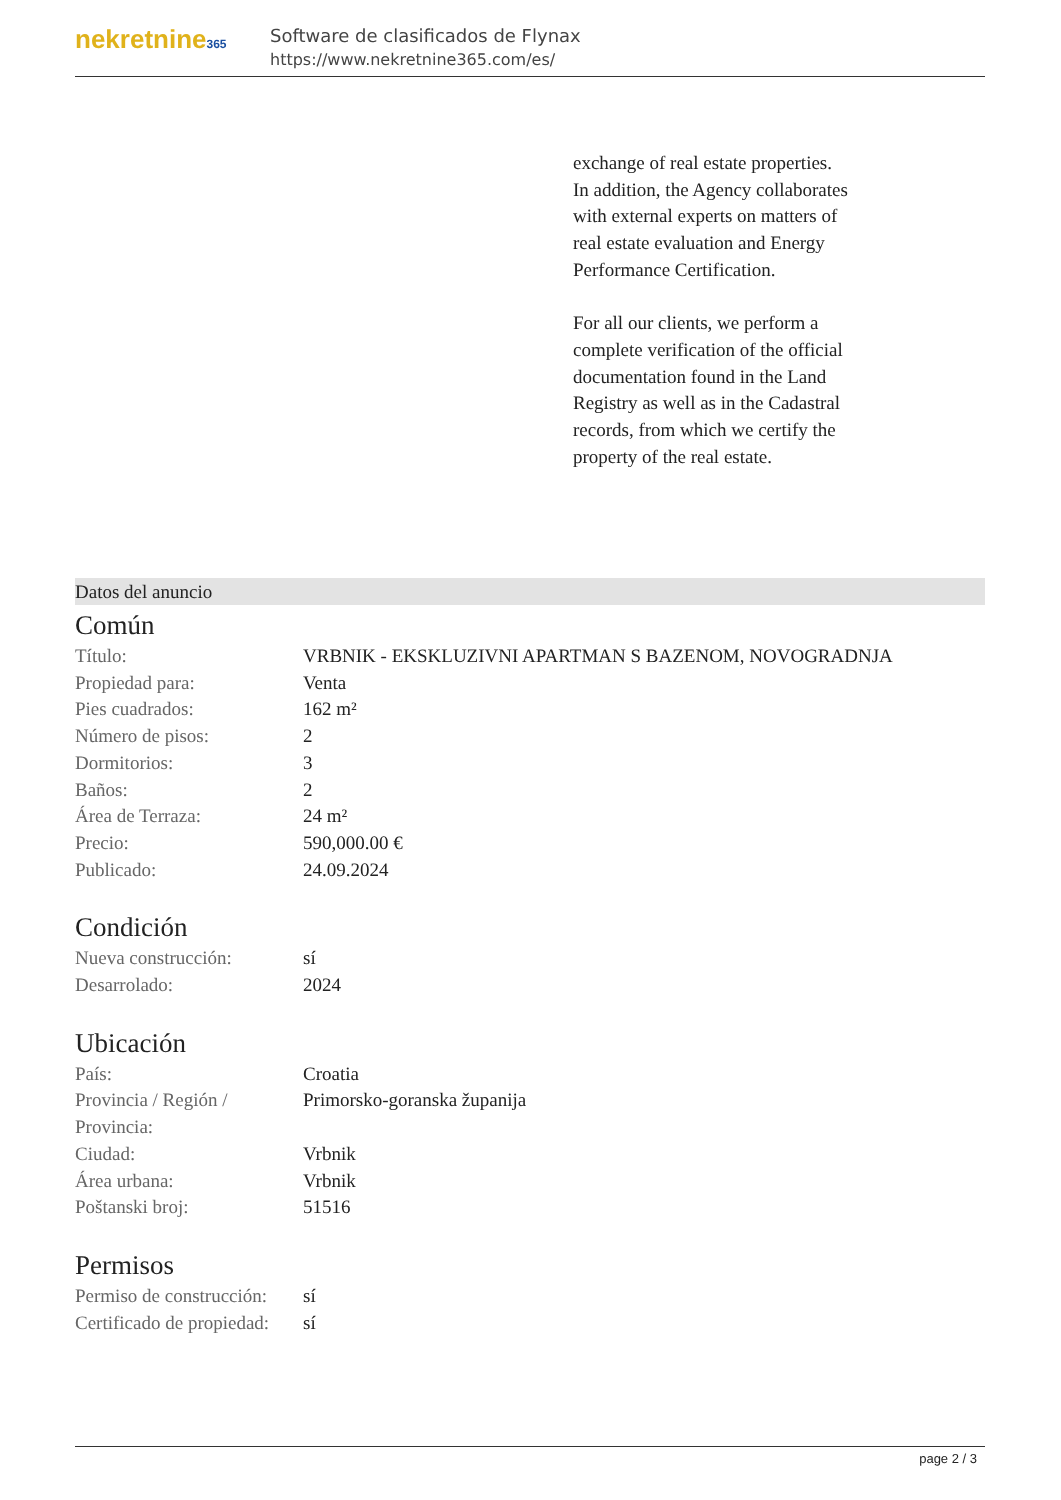nekretnine365
Software de clasificados de Flynax
https://www.nekretnine365.com/es/
exchange of real estate properties.
In addition, the Agency collaborates with external experts on matters of real estate evaluation and Energy Performance Certification.
For all our clients, we perform a complete verification of the official documentation found in the Land Registry as well as in the Cadastral records, from which we certify the property of the real estate.
Datos del anuncio
Común
| Título: | VRBNIK - EKSKLUZIVNI APARTMAN S BAZENOM, NOVOGRADNJA |
| Propiedad para: | Venta |
| Pies cuadrados: | 162 m² |
| Número de pisos: | 2 |
| Dormitorios: | 3 |
| Baños: | 2 |
| Área de Terraza: | 24 m² |
| Precio: | 590,000.00 € |
| Publicado: | 24.09.2024 |
Condición
| Nueva construcción: | sí |
| Desarrolado: | 2024 |
Ubicación
| País: | Croatia |
| Provincia / Región / Provincia: | Primorsko-goranska županija |
| Ciudad: | Vrbnik |
| Área urbana: | Vrbnik |
| Poštanski broj: | 51516 |
Permisos
| Permiso de construcción: | sí |
| Certificado de propiedad: | sí |
page 2 / 3